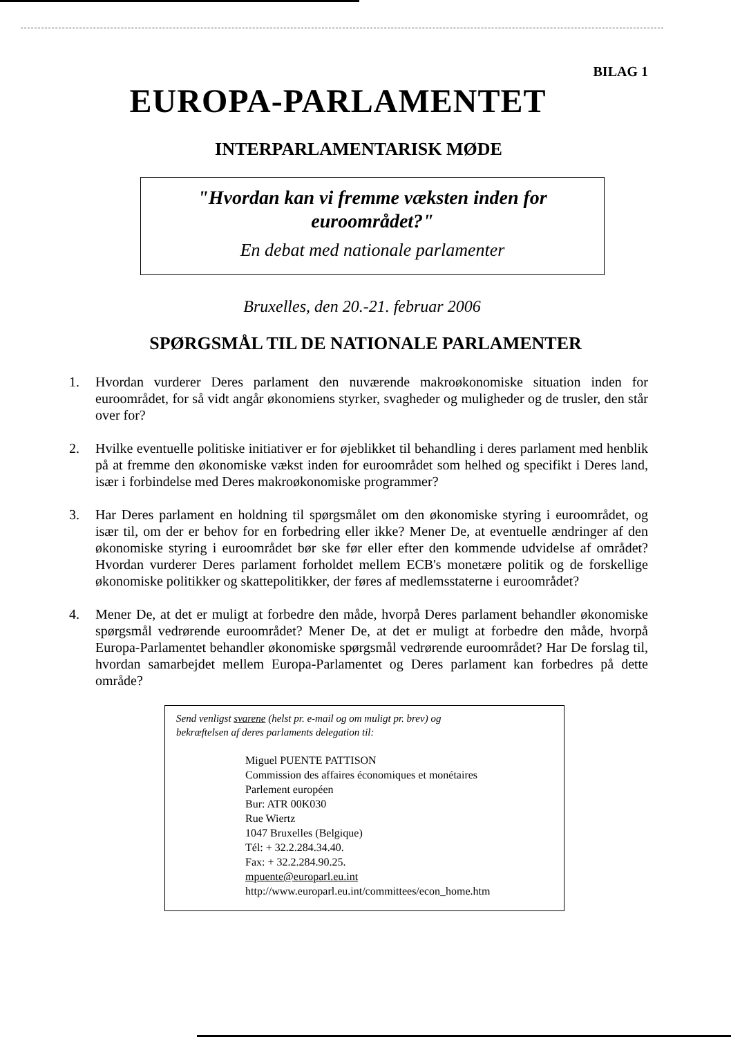BILAG 1
EUROPA-PARLAMENTET
INTERPARLAMENTARISK MØDE
"Hvordan kan vi fremme væksten inden for
euroområdet?"
En debat med nationale parlamenter
Bruxelles, den 20.-21. februar 2006
SPØRGSMÅL TIL DE NATIONALE PARLAMENTER
1. Hvordan vurderer Deres parlament den nuværende makroøkonomiske situation inden for euroområdet, for så vidt angår økonomiens styrker, svagheder og muligheder og de trusler, den står over for?
2. Hvilke eventuelle politiske initiativer er for øjeblikket til behandling i deres parlament med henblik på at fremme den økonomiske vækst inden for euroområdet som helhed og specifikt i Deres land, især i forbindelse med Deres makroøkonomiske programmer?
3. Har Deres parlament en holdning til spørgsmålet om den økonomiske styring i euroområdet, og især til, om der er behov for en forbedring eller ikke? Mener De, at eventuelle ændringer af den økonomiske styring i euroområdet bør ske før eller efter den kommende udvidelse af området? Hvordan vurderer Deres parlament forholdet mellem ECB's monetære politik og de forskellige økonomiske politikker og skattepolitikker, der føres af medlemsstaterne i euroområdet?
4. Mener De, at det er muligt at forbedre den måde, hvorpå Deres parlament behandler økonomiske spørgsmål vedrørende euroområdet? Mener De, at det er muligt at forbedre den måde, hvorpå Europa-Parlamentet behandler økonomiske spørgsmål vedrørende euroområdet? Har De forslag til, hvordan samarbejdet mellem Europa-Parlamentet og Deres parlament kan forbedres på dette område?
Send venligst svarene (helst pr. e-mail og om muligt pr. brev) og
bekræftelsen af deres parlaments delegation til:
Miguel PUENTE PATTISON
Commission des affaires économiques et monétaires
Parlement européen
Bur: ATR 00K030
Rue Wiertz
1047 Bruxelles (Belgique)
Tél: + 32.2.284.34.40.
Fax: + 32.2.284.90.25.
mpuente@europarl.eu.int
http://www.europarl.eu.int/committees/econ_home.htm